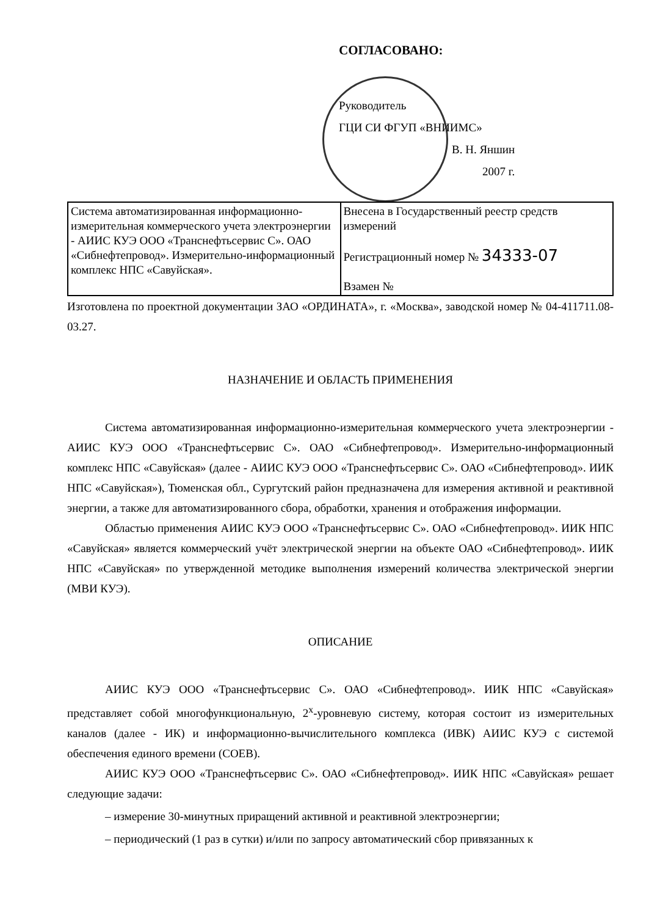СОГЛАСОВАНО:
Руководитель
ГЦИ СИ ФГУП «ВНИИМС»
В. Н. Яншин
2007 г.
| Система автоматизированная информационно-измерительная коммерческого учета электроэнергии - АИИС КУЭ ООО «Транснефтьсервис С». ОАО «Сибнефтепровод». Измерительно-информационный комплекс НПС «Савуйская». | Внесена в Государственный реестр средств измерений Регистрационный номер № 34333-07 Взамен № |
Изготовлена по проектной документации ЗАО «ОРДИНАТА», г. «Москва», заводской номер № 04-411711.08-03.27.
НАЗНАЧЕНИЕ И ОБЛАСТЬ ПРИМЕНЕНИЯ
Система автоматизированная информационно-измерительная коммерческого учета электроэнергии - АИИС КУЭ ООО «Транснефтьсервис С». ОАО «Сибнефтепровод». Измерительно-информационный комплекс НПС «Савуйская» (далее - АИИС КУЭ ООО «Транснефтьсервис С». ОАО «Сибнефтепровод». ИИК НПС «Савуйская»), Тюменская обл., Сургутский район предназначена для измерения активной и реактивной энергии, а также для автоматизированного сбора, обработки, хранения и отображения информации.
Областью применения АИИС КУЭ ООО «Транснефтьсервис С». ОАО «Сибнефтепровод». ИИК НПС «Савуйская» является коммерческий учёт электрической энергии на объекте ОАО «Сибнефтепровод». ИИК НПС «Савуйская» по утвержденной методике выполнения измерений количества электрической энергии (МВИ КУЭ).
ОПИСАНИЕ
АИИС КУЭ ООО «Транснефтьсервис С». ОАО «Сибнефтепровод». ИИК НПС «Савуйская» представляет собой многофункциональную, 2<sup>х</sup>-уровневую систему, которая состоит из измерительных каналов (далее - ИК) и информационно-вычислительного комплекса (ИВК) АИИС КУЭ с системой обеспечения единого времени (СОЕВ).
АИИС КУЭ ООО «Транснефтьсервис С». ОАО «Сибнефтепровод». ИИК НПС «Савуйская» решает следующие задачи:
– измерение 30-минутных приращений активной и реактивной электроэнергии;
– периодический (1 раз в сутки) и/или по запросу автоматический сбор привязанных к